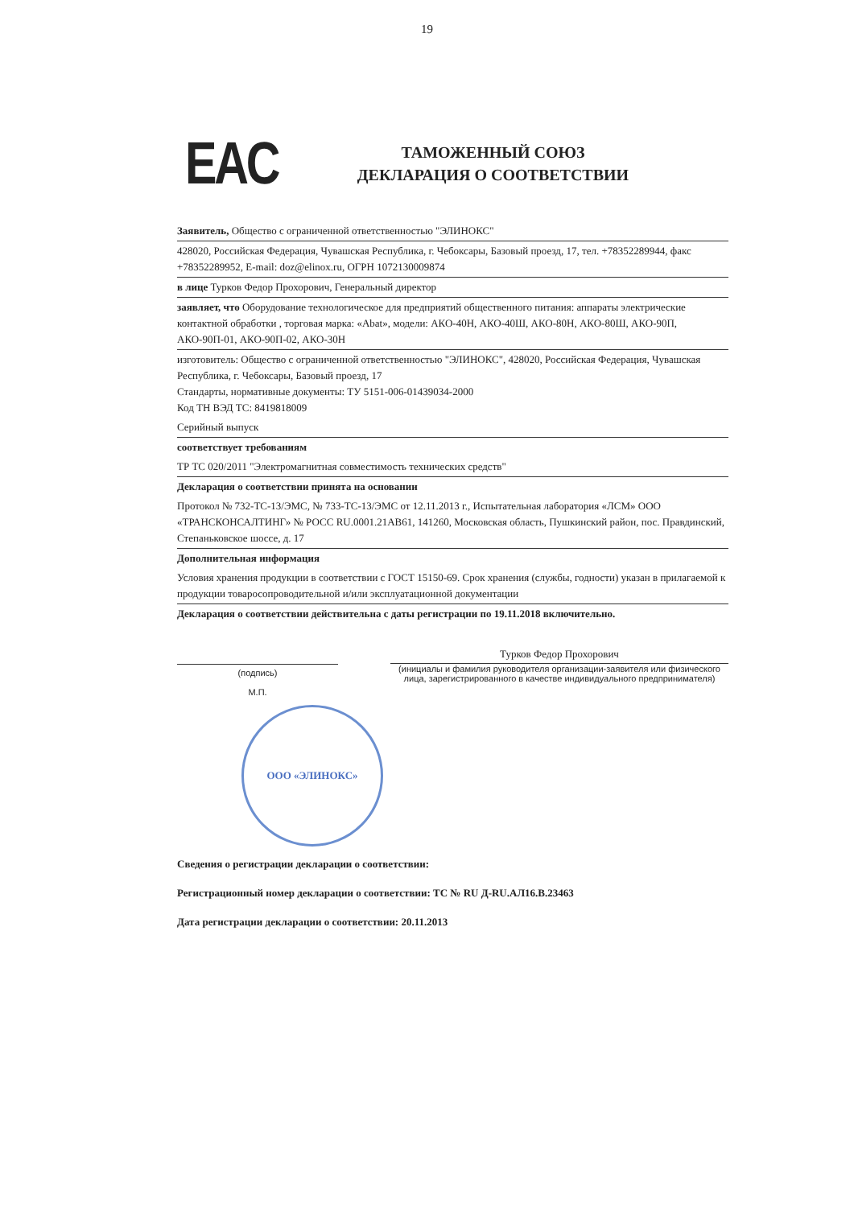19
EAC
ТАМОЖЕННЫЙ СОЮЗ
ДЕКЛАРАЦИЯ О СООТВЕТСТВИИ
Заявитель, Общество с ограниченной ответственностью "ЭЛИНОКС"
428020, Российская Федерация, Чувашская Республика, г. Чебоксары, Базовый проезд, 17, тел. +78352289944, факс +78352289952, E-mail: doz@elinox.ru, ОГРН 1072130009874
в лице Турков Федор Прохорович, Генеральный директор
заявляет, что Оборудование технологическое для предприятий общественного питания: аппараты электрические контактной обработки , торговая марка: «Abat», модели: АКО-40Н, АКО-40Ш, АКО-80Н, АКО-80Ш, АКО-90П, АКО-90П-01, АКО-90П-02, АКО-30Н
изготовитель: Общество с ограниченной ответственностью "ЭЛИНОКС", 428020, Российская Федерация, Чувашская Республика, г. Чебоксары, Базовый проезд, 17
Стандарты, нормативные документы: ТУ 5151-006-01439034-2000
Код ТН ВЭД ТС: 8419818009
Серийный выпуск
соответствует требованиям
ТР ТС 020/2011 "Электромагнитная совместимость технических средств"
Декларация о соответствии принята на основании
Протокол № 732-ТС-13/ЭМС, № 733-ТС-13/ЭМС от 12.11.2013 г., Испытательная лаборатория «ЛСМ» ООО «ТРАНСКОНСАЛТИНГ» № РОСС RU.0001.21АВ61, 141260, Московская область, Пушкинский район, пос. Правдинский, Степаньковское шоссе, д. 17
Дополнительная информация
Условия хранения продукции в соответствии с ГОСТ 15150-69. Срок хранения (службы, годности) указан в прилагаемой к продукции товаросопроводительной и/или эксплуатационной документации
Декларация о соответствии действительна с даты регистрации по 19.11.2018 включительно.
(подпись)
М.П.
Турков Федор Прохорович
(инициалы и фамилия руководителя организации-заявителя или физического лица, зарегистрированного в качестве индивидуального предпринимателя)
ООО «ЭЛИНОКС»
Сведения о регистрации декларации о соответствии:
Регистрационный номер декларации о соответствии: ТС № RU Д-RU.АЛ16.В.23463
Дата регистрации декларации о соответствии: 20.11.2013